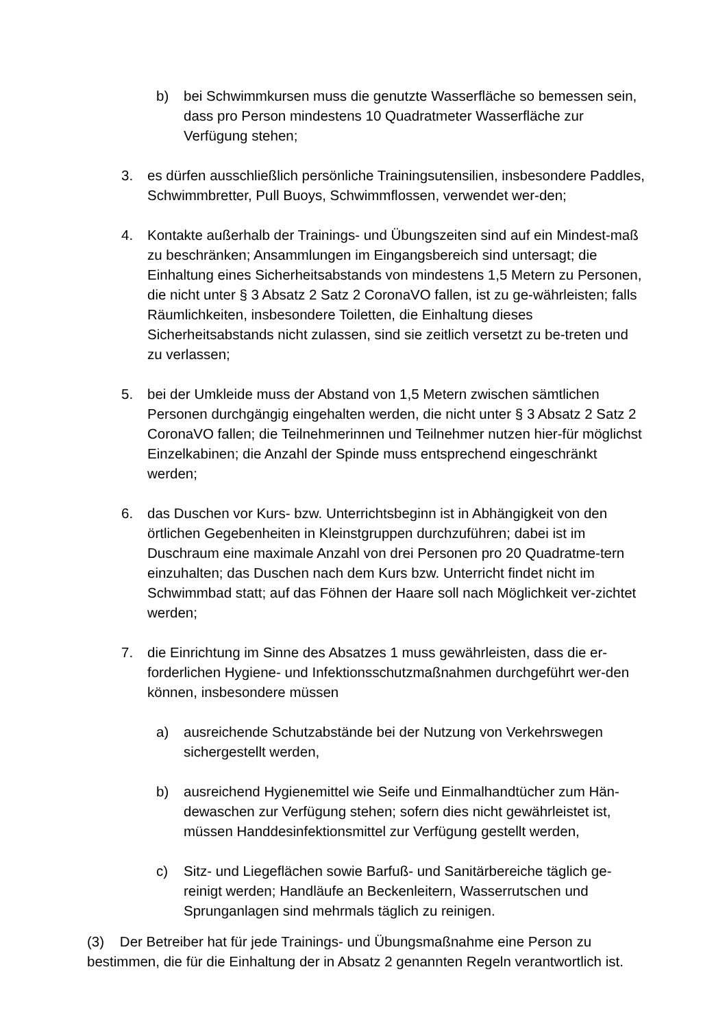b) bei Schwimmkursen muss die genutzte Wasserfläche so bemessen sein, dass pro Person mindestens 10 Quadratmeter Wasserfläche zur Verfügung stehen;
3. es dürfen ausschließlich persönliche Trainingsutensilien, insbesondere Paddles, Schwimmbretter, Pull Buoys, Schwimmflossen, verwendet wer-den;
4. Kontakte außerhalb der Trainings- und Übungszeiten sind auf ein Mindest-maß zu beschränken; Ansammlungen im Eingangsbereich sind untersagt; die Einhaltung eines Sicherheitsabstands von mindestens 1,5 Metern zu Personen, die nicht unter § 3 Absatz 2 Satz 2 CoronaVO fallen, ist zu ge-währleisten; falls Räumlichkeiten, insbesondere Toiletten, die Einhaltung dieses Sicherheitsabstands nicht zulassen, sind sie zeitlich versetzt zu be-treten und zu verlassen;
5. bei der Umkleide muss der Abstand von 1,5 Metern zwischen sämtlichen Personen durchgängig eingehalten werden, die nicht unter § 3 Absatz 2 Satz 2 CoronaVO fallen; die Teilnehmerinnen und Teilnehmer nutzen hier-für möglichst Einzelkabinen; die Anzahl der Spinde muss entsprechend eingeschränkt werden;
6. das Duschen vor Kurs- bzw. Unterrichtsbeginn ist in Abhängigkeit von den örtlichen Gegebenheiten in Kleinstgruppen durchzuführen; dabei ist im Duschraum eine maximale Anzahl von drei Personen pro 20 Quadratme-tern einzuhalten; das Duschen nach dem Kurs bzw. Unterricht findet nicht im Schwimmbad statt; auf das Föhnen der Haare soll nach Möglichkeit ver-zichtet werden;
7. die Einrichtung im Sinne des Absatzes 1 muss gewährleisten, dass die er-forderlichen Hygiene- und Infektionsschutzmaßnahmen durchgeführt wer-den können, insbesondere müssen
a) ausreichende Schutzabstände bei der Nutzung von Verkehrswegen sichergestellt werden,
b) ausreichend Hygienemittel wie Seife und Einmalhandtücher zum Hän-dewaschen zur Verfügung stehen; sofern dies nicht gewährleistet ist, müssen Handdesinfektionsmittel zur Verfügung gestellt werden,
c) Sitz- und Liegeflächen sowie Barfuß- und Sanitärbereiche täglich ge-reinigt werden; Handläufe an Beckenleitern, Wasserrutschen und Sprunganlagen sind mehrmals täglich zu reinigen.
(3) Der Betreiber hat für jede Trainings- und Übungsmaßnahme eine Person zu bestimmen, die für die Einhaltung der in Absatz 2 genannten Regeln verantwortlich ist.